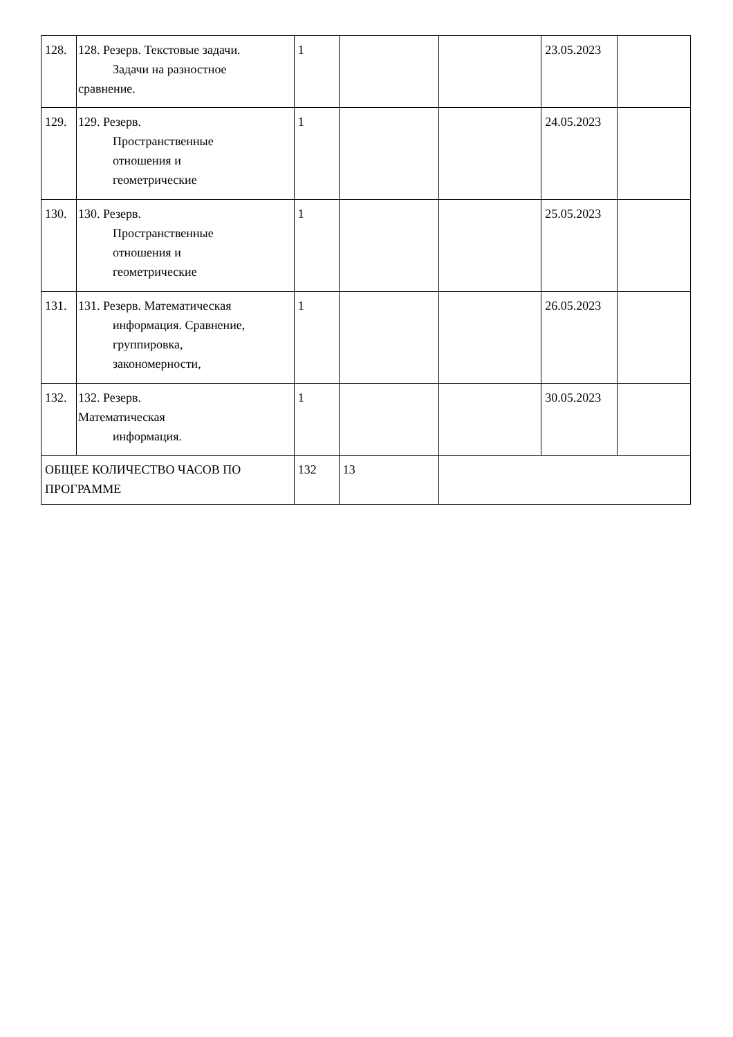| 128. | 128. Резерв. Текстовые задачи. Задачи на разностное сравнение. | 1 | | | 23.05.2023 | |
| 129. | 129. Резерв. Пространственные отношения и геометрические | 1 | | | 24.05.2023 | |
| 130. | 130. Резерв. Пространственные отношения и геометрические | 1 | | | 25.05.2023 | |
| 131. | 131. Резерв. Математическая информация. Сравнение, группировка, закономерности, | 1 | | | 26.05.2023 | |
| 132. | 132. Резерв. Математическая информация. | 1 | | | 30.05.2023 | |
| ОБЩЕЕ КОЛИЧЕСТВО ЧАСОВ ПО ПРОГРАММЕ | | 132 | 13 | | | |